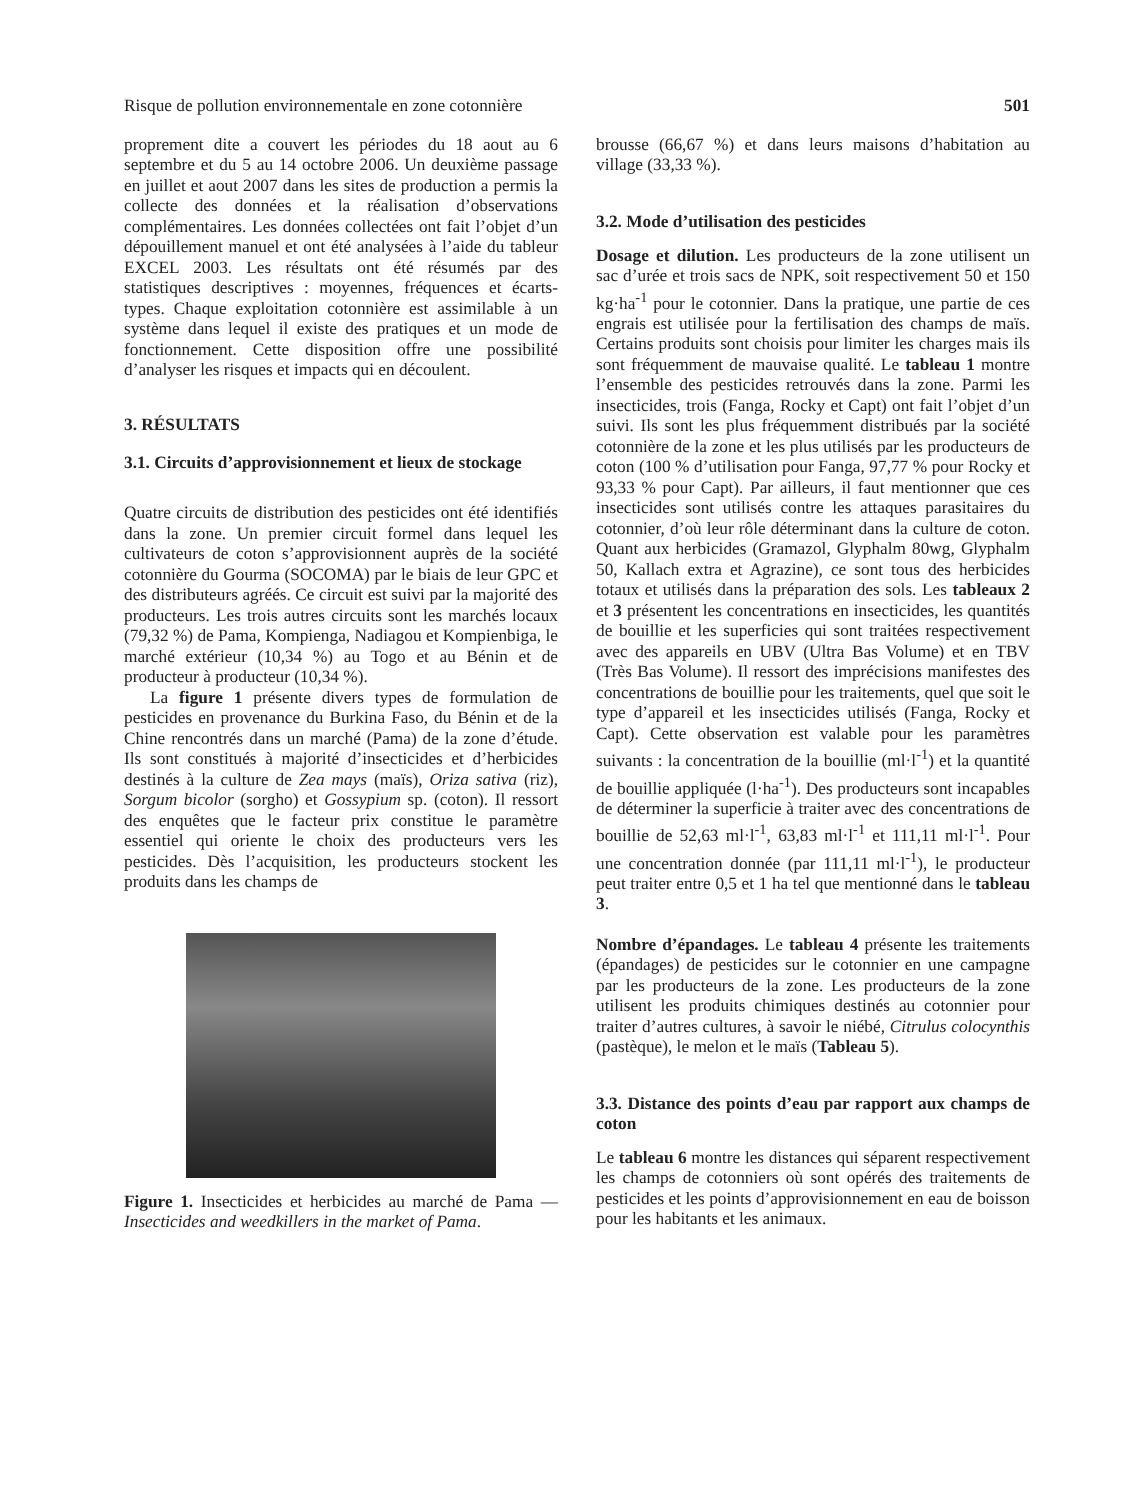Risque de pollution environnementale en zone cotonnière 501
proprement dite a couvert les périodes du 18 aout au 6 septembre et du 5 au 14 octobre 2006. Un deuxième passage en juillet et aout 2007 dans les sites de production a permis la collecte des données et la réalisation d’observations complémentaires. Les données collectées ont fait l’objet d’un dépouillement manuel et ont été analysées à l’aide du tableur EXCEL 2003. Les résultats ont été résumés par des statistiques descriptives : moyennes, fréquences et écarts-types. Chaque exploitation cotonnière est assimilable à un système dans lequel il existe des pratiques et un mode de fonctionnement. Cette disposition offre une possibilité d’analyser les risques et impacts qui en découlent.
3. RÉSULTATS
3.1. Circuits d’approvisionnement et lieux de stockage
Quatre circuits de distribution des pesticides ont été identifiés dans la zone. Un premier circuit formel dans lequel les cultivateurs de coton s’approvisionnent auprès de la société cotonnière du Gourma (SOCOMA) par le biais de leur GPC et des distributeurs agréés. Ce circuit est suivi par la majorité des producteurs. Les trois autres circuits sont les marchés locaux (79,32 %) de Pama, Kompienga, Nadiagou et Kompienbiga, le marché extérieur (10,34 %) au Togo et au Bénin et de producteur à producteur (10,34 %).
La figure 1 présente divers types de formulation de pesticides en provenance du Burkina Faso, du Bénin et de la Chine rencontrés dans un marché (Pama) de la zone d’étude. Ils sont constitués à majorité d’insecticides et d’herbicides destinés à la culture de Zea mays (maïs), Oriza sativa (riz), Sorgum bicolor (sorgho) et Gossypium sp. (coton). Il ressort des enquêtes que le facteur prix constitue le paramètre essentiel qui oriente le choix des producteurs vers les pesticides. Dès l’acquisition, les producteurs stockent les produits dans les champs de
Figure 1. Insecticides et herbicides au marché de Pama — Insecticides and weedkillers in the market of Pama.
brousse (66,67 %) et dans leurs maisons d’habitation au village (33,33 %).
3.2. Mode d’utilisation des pesticides
Dosage et dilution. Les producteurs de la zone utilisent un sac d’urée et trois sacs de NPK, soit respectivement 50 et 150 kg·ha<sup>-1</sup> pour le cotonnier. Dans la pratique, une partie de ces engrais est utilisée pour la fertilisation des champs de maïs. Certains produits sont choisis pour limiter les charges mais ils sont fréquemment de mauvaise qualité. Le tableau 1 montre l’ensemble des pesticides retrouvés dans la zone. Parmi les insecticides, trois (Fanga, Rocky et Capt) ont fait l’objet d’un suivi. Ils sont les plus fréquemment distribués par la société cotonnière de la zone et les plus utilisés par les producteurs de coton (100 % d’utilisation pour Fanga, 97,77 % pour Rocky et 93,33 % pour Capt). Par ailleurs, il faut mentionner que ces insecticides sont utilisés contre les attaques parasitaires du cotonnier, d’où leur rôle déterminant dans la culture de coton. Quant aux herbicides (Gramazol, Glyphalm 80wg, Glyphalm 50, Kallach extra et Agrazine), ce sont tous des herbicides totaux et utilisés dans la préparation des sols. Les tableaux 2 et 3 présentent les concentrations en insecticides, les quantités de bouillie et les superficies qui sont traitées respectivement avec des appareils en UBV (Ultra Bas Volume) et en TBV (Très Bas Volume). Il ressort des imprécisions manifestes des concentrations de bouillie pour les traitements, quel que soit le type d’appareil et les insecticides utilisés (Fanga, Rocky et Capt). Cette observation est valable pour les paramètres suivants : la concentration de la bouillie (ml·l<sup>-1</sup>) et la quantité de bouillie appliquée (l·ha<sup>-1</sup>). Des producteurs sont incapables de déterminer la superficie à traiter avec des concentrations de bouillie de 52,63 ml·l<sup>-1</sup>, 63,83 ml·l<sup>-1</sup> et 111,11 ml·l<sup>-1</sup>. Pour une concentration donnée (par 111,11 ml·l<sup>-1</sup>), le producteur peut traiter entre 0,5 et 1 ha tel que mentionné dans le tableau 3.
Nombre d’épandages. Le tableau 4 présente les traitements (épandages) de pesticides sur le cotonnier en une campagne par les producteurs de la zone. Les producteurs de la zone utilisent les produits chimiques destinés au cotonnier pour traiter d’autres cultures, à savoir le niébé, Citrulus colocynthis (pastèque), le melon et le maïs (Tableau 5).
3.3. Distance des points d’eau par rapport aux champs de coton
Le tableau 6 montre les distances qui séparent respectivement les champs de cotonniers où sont opérés des traitements de pesticides et les points d’approvisionnement en eau de boisson pour les habitants et les animaux.